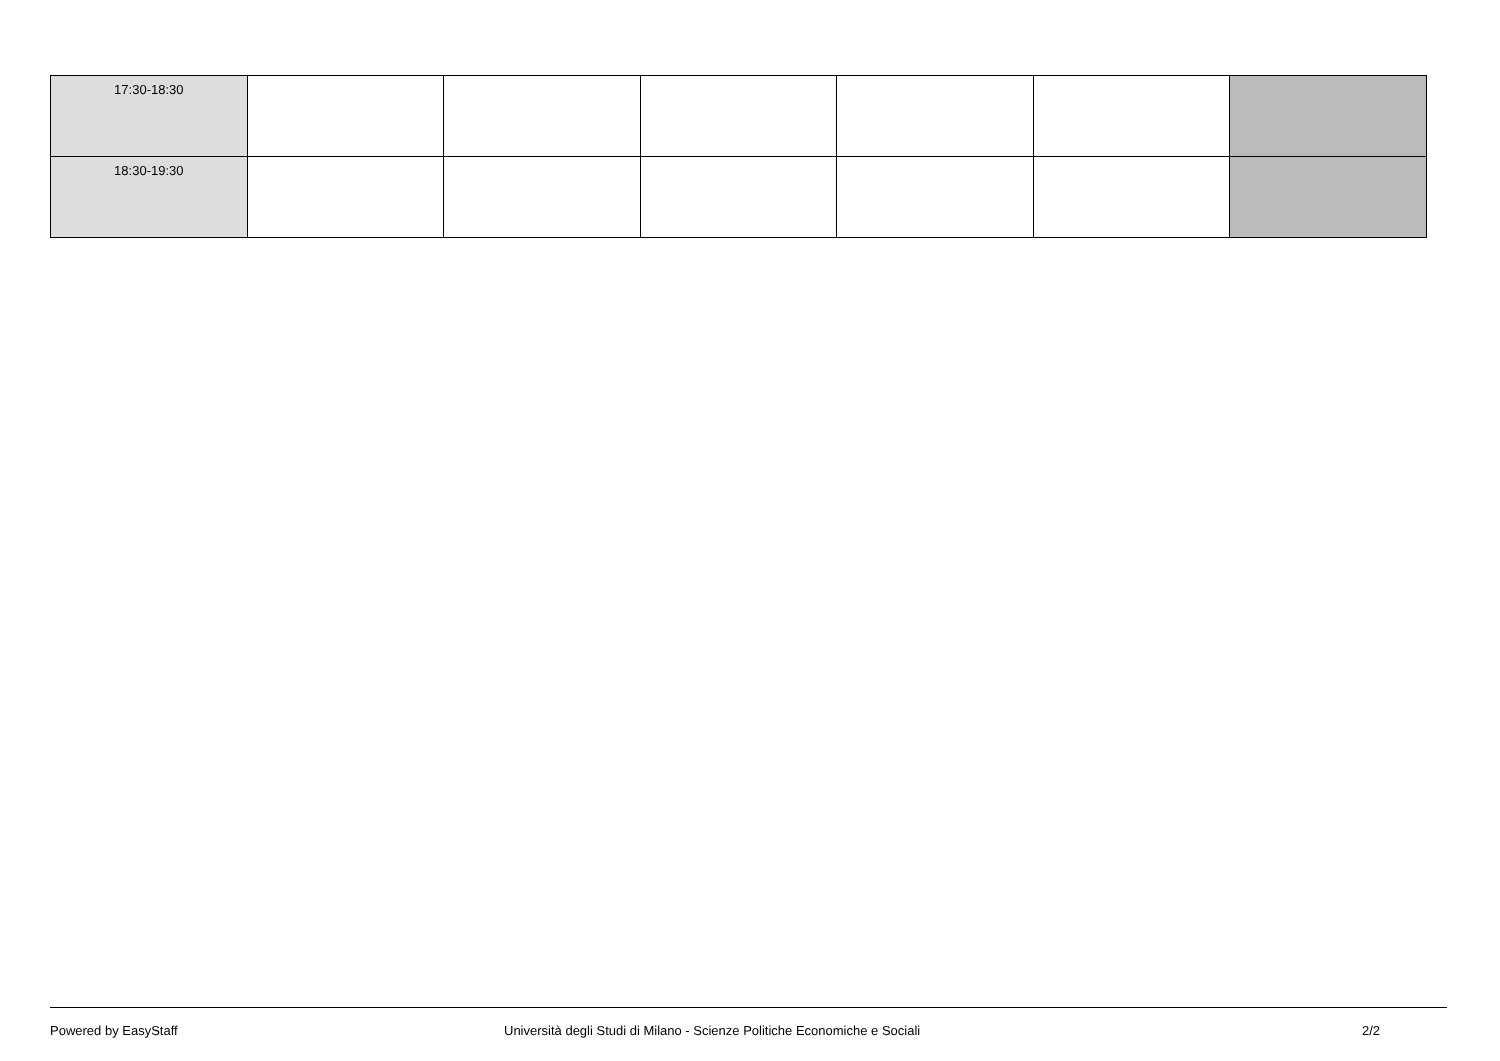| 17:30-18:30 | | | | | | |
| 18:30-19:30 | | | | | | |
Powered by EasyStaff
Università degli Studi di Milano - Scienze Politiche Economiche e Sociali
2/2